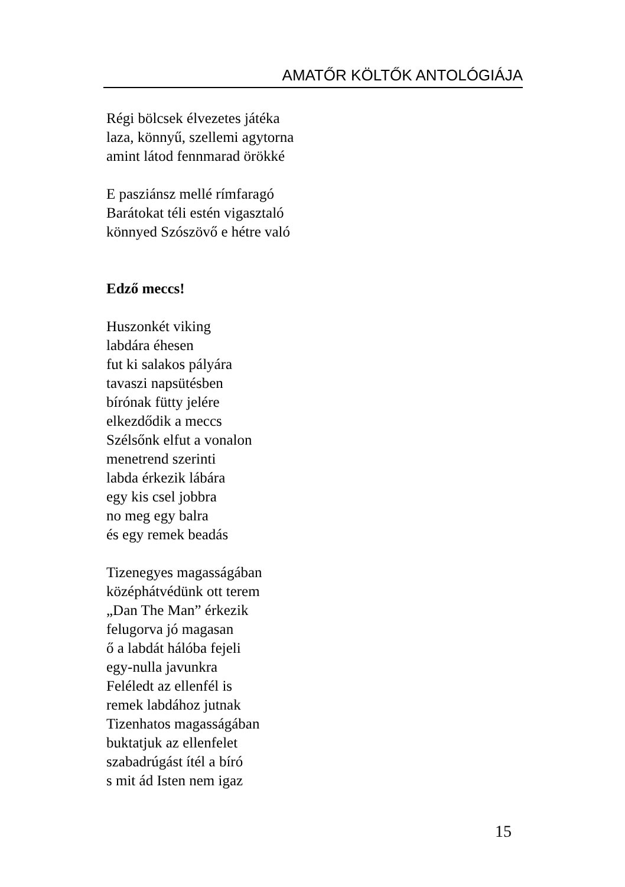AMATŐR KÖLTŐK ANTOLÓGIÁJA
Régi bölcsek élvezetes játéka
laza, könnyű, szellemi agytorna
amint látod fennmarad örökké
E pasziánsz mellé rímfaragó
Barátokat téli estén vigasztaló
könnyed Szószövő e hétre való
Edző meccs!
Huszonkét viking
labdára éhesen
fut ki salakos pályára
tavaszi napsütésben
bírónak fütty jelére
elkezdődik a meccs
Szélsőnk elfut a vonalon
menetrend szerinti
labda érkezik lábára
egy kis csel jobbra
no meg egy balra
és egy remek beadás
Tizenegyes magasságában
középhátvédünk ott terem
„Dan The Man” érkezik
felugorva jó magasan
ő a labdát hálóba fejeli
egy-nulla javunkra
Feléledt az ellenfél is
remek labdához jutnak
Tizenhatos magasságában
buktatjuk az ellenfelet
szabadrúgást ítél a bíró
s mit ád Isten nem igaz
15